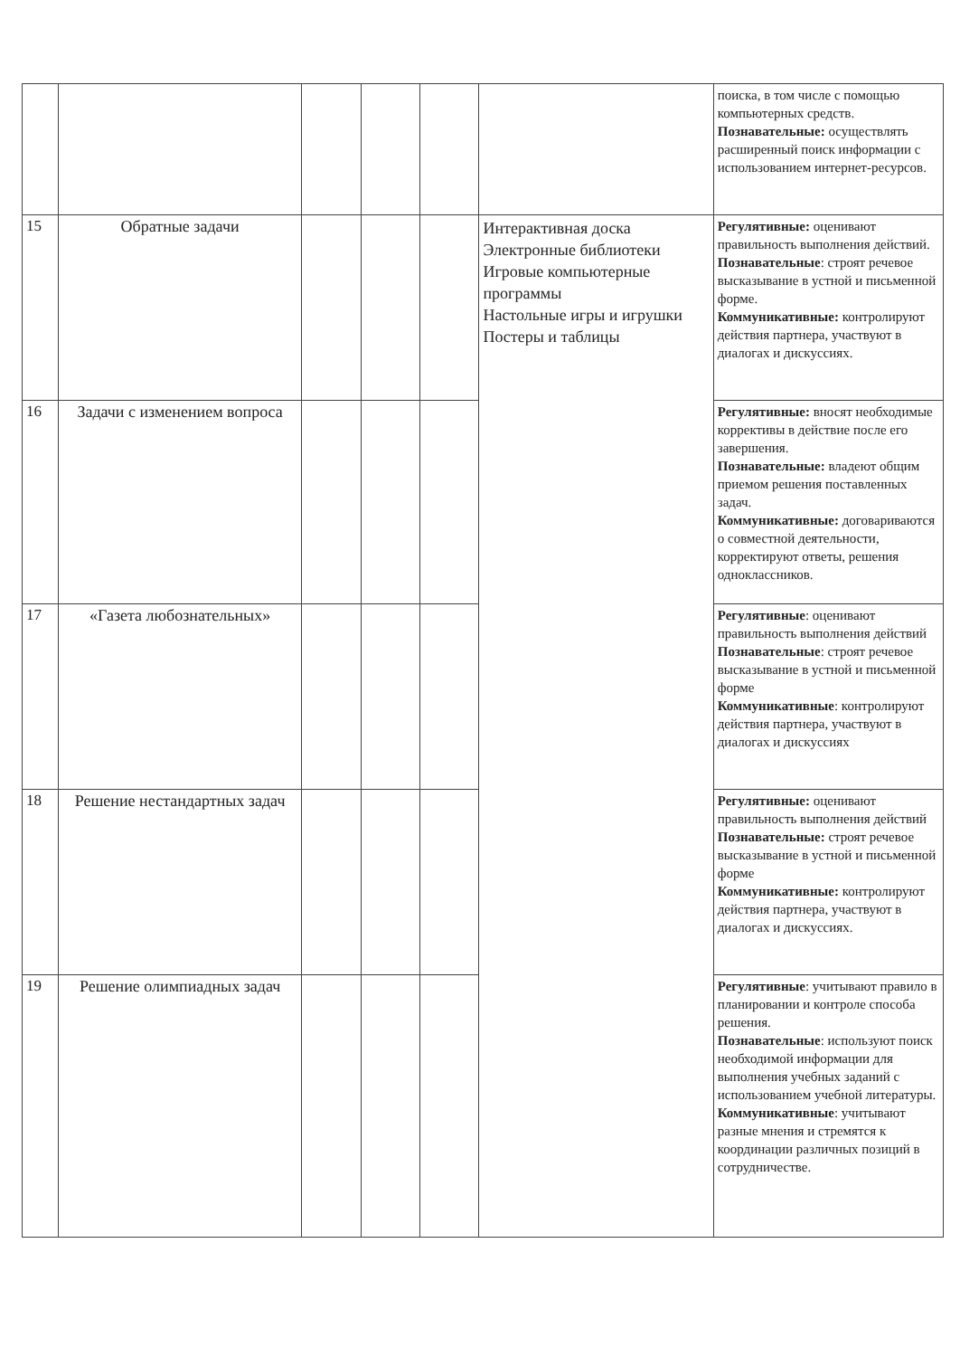| | | | | | | поиска, в том числе с помощью компьютерных средств. Познавательные: осуществлять расширенный поиск информации с использованием интернет-ресурсов. |
| 15 | Обратные задачи | | | | Интерактивная доска Электронные библиотеки Игровые компьютерные программы Настольные игры и игрушки Постеры и таблицы | Регулятивные: оценивают правильность выполнения действий. Познавательные : строят речевое высказывание в устной и письменной форме. Коммуникативные: контролируют действия партнера, участвуют в диалогах и дискуссиях. |
| 16 | Задачи с изменением вопроса | | | | | Регулятивные: вносят необходимые коррективы в действие после его завершения. Познавательные: владеют общим приемом решения поставленных задач. Коммуникативные: договариваются о совместной деятельности, корректируют ответы, решения одноклассников. |
| 17 | «Газета любознательных» | | | | | Регулятивные : оценивают правильность выполнения действий Познавательные : строят речевое высказывание в устной и письменной форме Коммуникативные : контролируют действия партнера, участвуют в диалогах и дискуссиях |
| 18 | Решение нестандартных задач | | | | | Регулятивные: оценивают правильность выполнения действий Познавательные: строят речевое высказывание в устной и письменной форме Коммуникативные: контролируют действия партнера, участвуют в диалогах и дискуссиях. |
| 19 | Решение олимпиадных задач | | | | | Регулятивные : учитывают правило в планировании и контроле способа решения. Познавательные : используют поиск необходимой информации для выполнения учебных заданий с использованием учебной литературы. Коммуникативные : учитывают разные мнения и стремятся к координации различных позиций в сотрудничестве. |